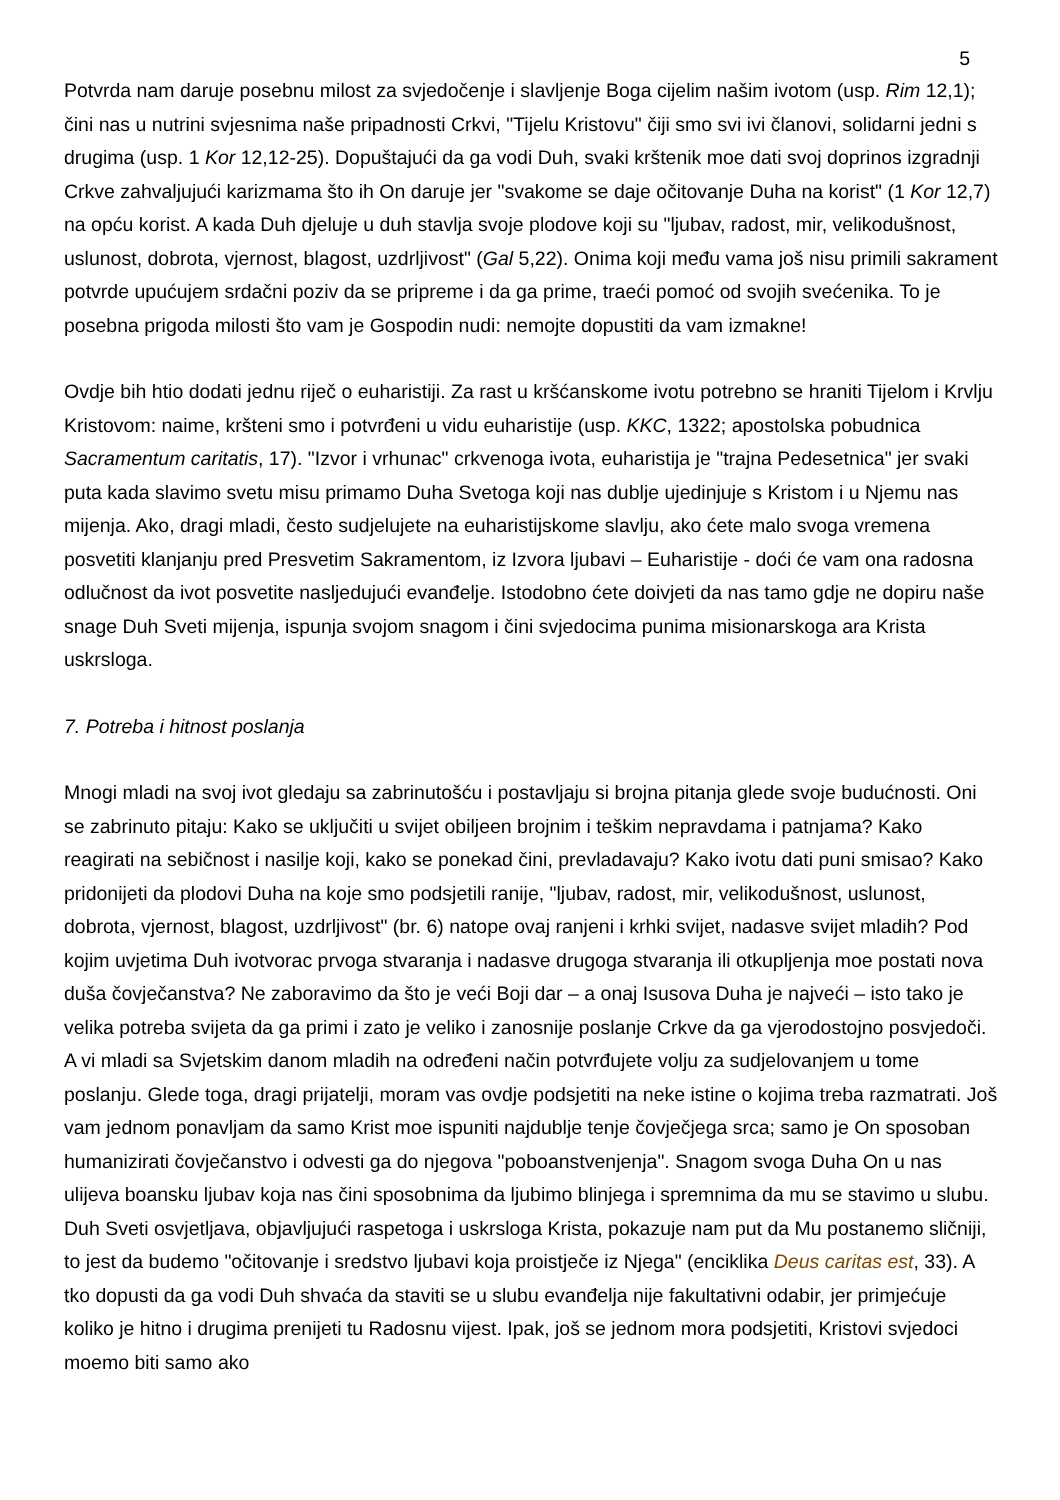5
Potvrda nam daruje posebnu milost za svjedočenje i slavljenje Boga cijelim našim ivotom (usp. Rim 12,1); čini nas u nutrini svjesnima naše pripadnosti Crkvi, "Tijelu Kristovu" čiji smo svi ivi članovi, solidarni jedni s drugima (usp. 1 Kor 12,12-25). Dopuštajući da ga vodi Duh, svaki krštenik moe dati svoj doprinos izgradnji Crkve zahvaljujući karizmama što ih On daruje jer "svakome se daje očitovanje Duha na korist" (1 Kor 12,7) na opću korist. A kada Duh djeluje u duh stavlja svoje plodove koji su "ljubav, radost, mir, velikodušnost, uslunost, dobrota, vjernost, blagost, uzdrljivost" (Gal 5,22). Onima koji među vama još nisu primili sakrament potvrde upućujem srdačni poziv da se pripreme i da ga prime, traeći pomoć od svojih svećenika. To je posebna prigoda milosti što vam je Gospodin nudi: nemojte dopustiti da vam izmakne!
Ovdje bih htio dodati jednu riječ o euharistiji. Za rast u kršćanskome ivotu potrebno se hraniti Tijelom i Krvlju Kristovom: naime, kršteni smo i potvrđeni u vidu euharistije (usp. KKC, 1322; apostolska pobudnica Sacramentum caritatis, 17). "Izvor i vrhunac" crkvenoga ivota, euharistija je "trajna Pedesetnica" jer svaki puta kada slavimo svetu misu primamo Duha Svetoga koji nas dublje ujedinjuje s Kristom i u Njemu nas mijenja. Ako, dragi mladi, često sudjelujete na euharistijskome slavlju, ako ćete malo svoga vremena posvetiti klanjanju pred Presvetim Sakramentom, iz Izvora ljubavi – Euharistije - doći će vam ona radosna odlučnost da ivot posvetite nasljedujući evanđelje. Istodobno ćete doivjeti da nas tamo gdje ne dopiru naše snage Duh Sveti mijenja, ispunja svojom snagom i čini svjedocima punima misionarskoga ara Krista uskrsloga.
7. Potreba i hitnost poslanja
Mnogi mladi na svoj ivot gledaju sa zabrinutošću i postavljaju si brojna pitanja glede svoje budućnosti. Oni se zabrinuto pitaju: Kako se uključiti u svijet obiljeen brojnim i teškim nepravdama i patnjama? Kako reagirati na sebičnost i nasilje koji, kako se ponekad čini, prevladavaju? Kako ivotu dati puni smisao? Kako pridonijeti da plodovi Duha na koje smo podsjetili ranije, "ljubav, radost, mir, velikodušnost, uslunost, dobrota, vjernost, blagost, uzdrljivost" (br. 6) natope ovaj ranjeni i krhki svijet, nadasve svijet mladih? Pod kojim uvjetima Duh ivotvorac prvoga stvaranja i nadasve drugoga stvaranja ili otkupljenja moe postati nova duša čovječanstva? Ne zaboravimo da što je veći Boji dar – a onaj Isusova Duha je najveći – isto tako je velika potreba svijeta da ga primi i zato je veliko i zanosnije poslanje Crkve da ga vjerodostojno posvjedoči. A vi mladi sa Svjetskim danom mladih na određeni način potvrđujete volju za sudjelovanjem u tome poslanju. Glede toga, dragi prijatelji, moram vas ovdje podsjetiti na neke istine o kojima treba razmatrati. Još vam jednom ponavljam da samo Krist moe ispuniti najdublje tenje čovječjega srca; samo je On sposoban humanizirati čovječanstvo i odvesti ga do njegova "poboanstvenjenja". Snagom svoga Duha On u nas ulijeva boansku ljubav koja nas čini sposobnima da ljubimo blinjega i spremnima da mu se stavimo u slubu. Duh Sveti osvjetljava, objavljujući raspetoga i uskrsloga Krista, pokazuje nam put da Mu postanemo sličniji, to jest da budemo "očitovanje i sredstvo ljubavi koja proistječe iz Njega" (enciklika Deus caritas est, 33). A tko dopusti da ga vodi Duh shvaća da staviti se u slubu evanđelja nije fakultativni odabir, jer primjećuje koliko je hitno i drugima prenijeti tu Radosnu vijest. Ipak, još se jednom mora podsjetiti, Kristovi svjedoci moemo biti samo ako